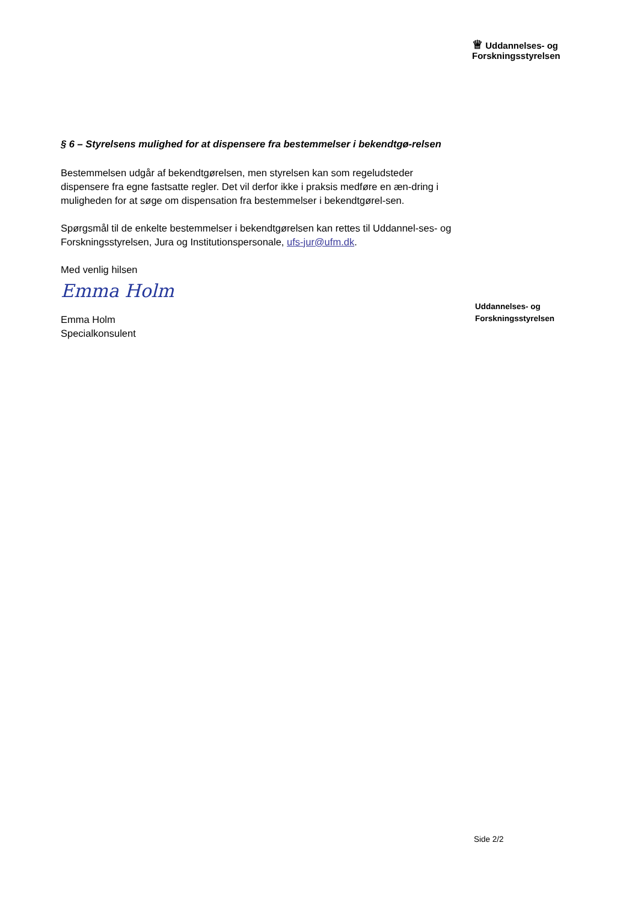♕ Uddannelses- og
Forskningsstyrelsen
§ 6 – Styrelsens mulighed for at dispensere fra bestemmelser i bekendtgø-relsen
Bestemmelsen udgår af bekendtgørelsen, men styrelsen kan som regeludsteder dispensere fra egne fastsatte regler. Det vil derfor ikke i praksis medføre en æn-dring i muligheden for at søge om dispensation fra bestemmelser i bekendtgørel-sen.
Spørgsmål til de enkelte bestemmelser i bekendtgørelsen kan rettes til Uddannel-ses- og Forskningsstyrelsen, Jura og Institutionspersonale, ufs-jur@ufm.dk.
Med venlig hilsen
Emma Holm
Emma Holm
Specialkonsulent
Uddannelses- og
Forskningsstyrelsen
Side 2/2